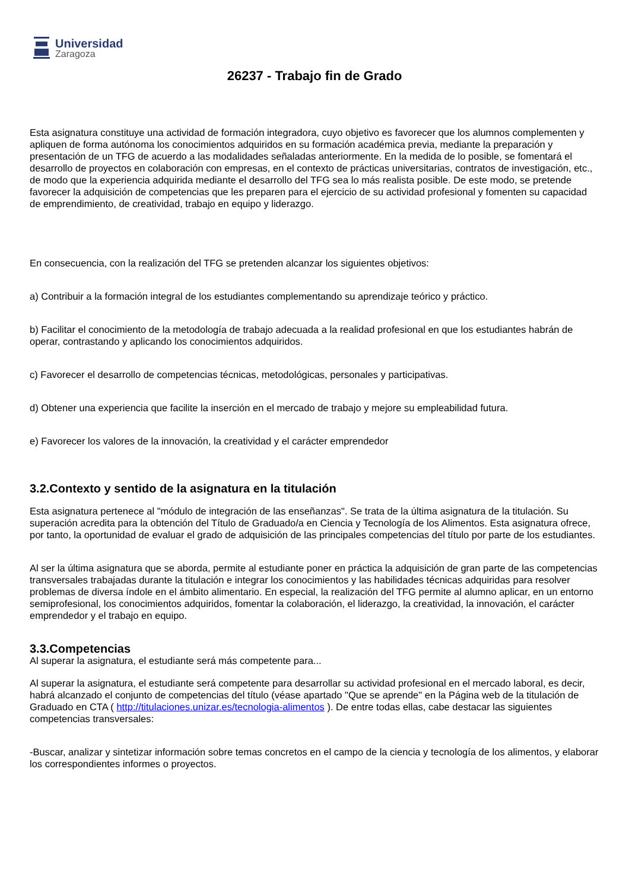Universidad
Zaragoza
26237 - Trabajo fin de Grado
Esta asignatura constituye una actividad de formación integradora, cuyo objetivo es favorecer que los alumnos complementen y apliquen de forma autónoma los conocimientos adquiridos en su formación académica previa, mediante la preparación y presentación de un TFG de acuerdo a las modalidades señaladas anteriormente. En la medida de lo posible, se fomentará el desarrollo de proyectos en colaboración con empresas, en el contexto de prácticas universitarias, contratos de investigación, etc., de modo que la experiencia adquirida mediante el desarrollo del TFG sea lo más realista posible. De este modo, se pretende favorecer la adquisición de competencias que les preparen para el ejercicio de su actividad profesional y fomenten su capacidad de emprendimiento, de creatividad, trabajo en equipo y liderazgo.
En consecuencia, con la realización del TFG se pretenden alcanzar los siguientes objetivos:
a) Contribuir a la formación integral de los estudiantes complementando su aprendizaje teórico y práctico.
b) Facilitar el conocimiento de la metodología de trabajo adecuada a la realidad profesional en que los estudiantes habrán de operar, contrastando y aplicando los conocimientos adquiridos.
c) Favorecer el desarrollo de competencias técnicas, metodológicas, personales y participativas.
d) Obtener una experiencia que facilite la inserción en el mercado de trabajo y mejore su empleabilidad futura.
e) Favorecer los valores de la innovación, la creatividad y el carácter emprendedor
3.2.Contexto y sentido de la asignatura en la titulación
Esta asignatura pertenece al "módulo de integración de las enseñanzas". Se trata de la última asignatura de la titulación. Su superación acredita para la obtención del Título de Graduado/a en Ciencia y Tecnología de los Alimentos. Esta asignatura ofrece, por tanto, la oportunidad de evaluar el grado de adquisición de las principales competencias del título por parte de los estudiantes.
Al ser la última asignatura que se aborda, permite al estudiante poner en práctica la adquisición de gran parte de las competencias transversales trabajadas durante la titulación e integrar los conocimientos y las habilidades técnicas adquiridas para resolver problemas de diversa índole en el ámbito alimentario. En especial, la realización del TFG permite al alumno aplicar, en un entorno semiprofesional, los conocimientos adquiridos, fomentar la colaboración, el liderazgo, la creatividad, la innovación, el carácter emprendedor y el trabajo en equipo.
3.3.Competencias
Al superar la asignatura, el estudiante será más competente para...
Al superar la asignatura, el estudiante será competente para desarrollar su actividad profesional en el mercado laboral, es decir, habrá alcanzado el conjunto de competencias del título (véase apartado "Que se aprende" en la Página web de la titulación de Graduado en CTA ( http://titulaciones.unizar.es/tecnologia-alimentos ). De entre todas ellas, cabe destacar las siguientes competencias transversales:
-Buscar, analizar y sintetizar información sobre temas concretos en el campo de la ciencia y tecnología de los alimentos, y elaborar los correspondientes informes o proyectos.